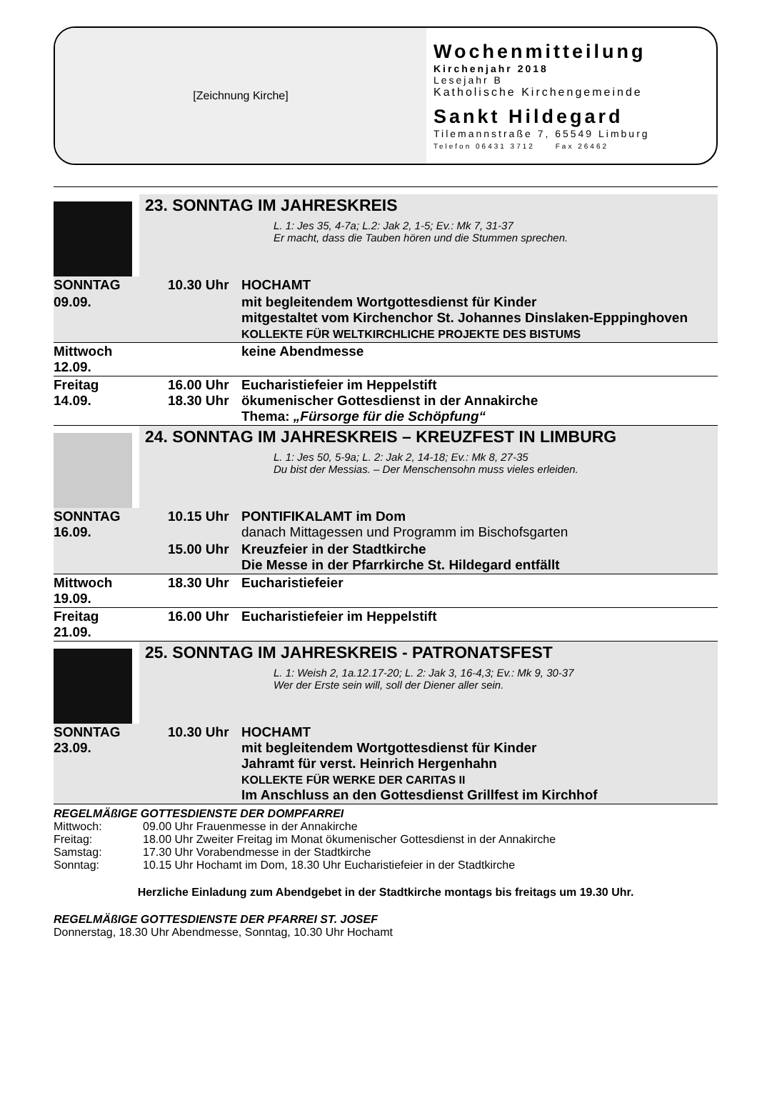[Zeichnung Kirche]
Wochenmitteilung
Kirchenjahr 2018
Lesejahr B
Katholische Kirchengemeinde
Sankt Hildegard
Tilemannstraße 7, 65549 Limburg
Telefon 06431 3712 Fax 26462
23. SONNTAG IM JAHRESKREIS
L. 1: Jes 35, 4-7a; L.2: Jak 2, 1-5; Ev.: Mk 7, 31-37
Er macht, dass die Tauben hören und die Stummen sprechen.
| SONNTAG | 10.30 Uhr | HOCHAMT |
| 09.09. | | mit begleitendem Wortgottesdienst für Kinder mitgestaltet vom Kirchenchor St. Johannes Dinslaken-Epppinghoven KOLLEKTE FÜR WELTKIRCHLICHE PROJEKTE DES BISTUMS |
| Mittwoch 12.09. | | keine Abendmesse |
| Freitag 14.09. | 16.00 Uhr 18.30 Uhr | Eucharistiefeier im Heppelstift ökumenischer Gottesdienst in der Annakirche Thema: „Fürsorge für die Schöpfung“ |
24. SONNTAG IM JAHRESKREIS – KREUZFEST IN LIMBURG
L. 1: Jes 50, 5-9a; L. 2: Jak 2, 14-18; Ev.: Mk 8, 27-35
Du bist der Messias. – Der Menschensohn muss vieles erleiden.
| SONNTAG 16.09. | 10.15 Uhr | PONTIFIKALAMT im Dom danach Mittagessen und Programm im Bischofsgarten |
| | 15.00 Uhr | Kreuzfeier in der Stadtkirche Die Messe in der Pfarrkirche St. Hildegard entfällt |
| Mittwoch 19.09. | 18.30 Uhr | Eucharistiefeier |
| Freitag 21.09. | 16.00 Uhr | Eucharistiefeier im Heppelstift |
25. SONNTAG IM JAHRESKREIS - PATRONATSFEST
L. 1: Weish 2, 1a.12.17-20; L. 2: Jak 3, 16-4,3; Ev.: Mk 9, 30-37
Wer der Erste sein will, soll der Diener aller sein.
| SONNTAG 23.09. | 10.30 Uhr | HOCHAMT mit begleitendem Wortgottesdienst für Kinder Jahramt für verst. Heinrich Hergenhahn KOLLEKTE FÜR WERKE DER CARITAS II Im Anschluss an den Gottesdienst Grillfest im Kirchhof |
REGELMÄßIGE GOTTESDIENSTE DER DOMPFARREI
Mittwoch: 09.00 Uhr Frauenmesse in der Annakirche
Freitag: 18.00 Uhr Zweiter Freitag im Monat ökumenischer Gottesdienst in der Annakirche
Samstag: 17.30 Uhr Vorabendmesse in der Stadtkirche
Sonntag: 10.15 Uhr Hochamt im Dom, 18.30 Uhr Eucharistiefeier in der Stadtkirche
Herzliche Einladung zum Abendgebet in der Stadtkirche montags bis freitags um 19.30 Uhr.
REGELMÄßIGE GOTTESDIENSTE DER PFARREI ST. JOSEF
Donnerstag, 18.30 Uhr Abendmesse, Sonntag, 10.30 Uhr Hochamt